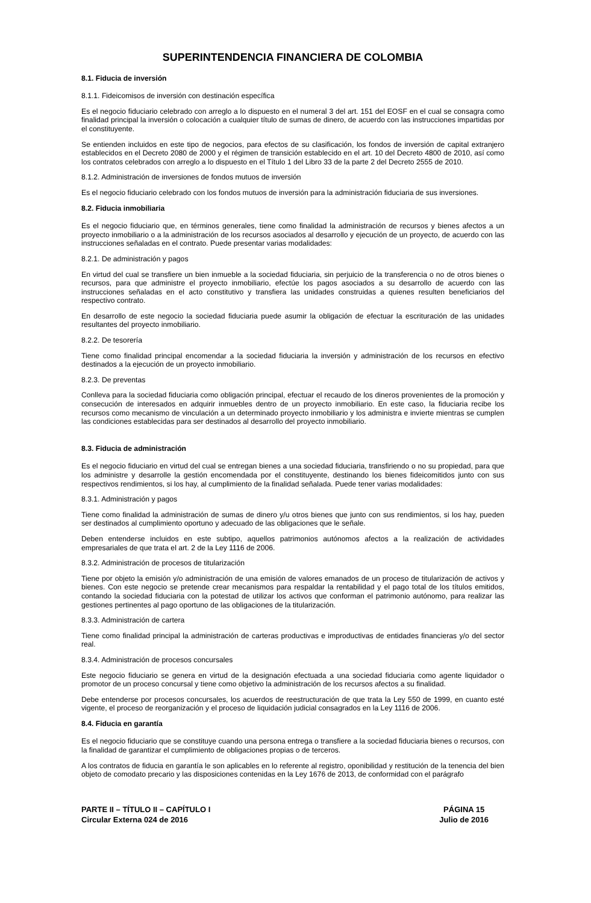SUPERINTENDENCIA FINANCIERA DE COLOMBIA
8.1. Fiducia de inversión
8.1.1. Fideicomisos de inversión con destinación específica
Es el negocio fiduciario celebrado con arreglo a lo dispuesto en el numeral 3 del art. 151 del EOSF en el cual se consagra como finalidad principal la inversión o colocación a cualquier título de sumas de dinero, de acuerdo con las instrucciones impartidas por el constituyente.
Se entienden incluidos en este tipo de negocios, para efectos de su clasificación, los fondos de inversión de capital extranjero establecidos en el Decreto 2080 de 2000 y el régimen de transición establecido en el art. 10 del Decreto 4800 de 2010, así como los contratos celebrados con arreglo a lo dispuesto en el Título 1 del Libro 33 de la parte 2 del Decreto 2555 de 2010.
8.1.2. Administración de inversiones de fondos mutuos de inversión
Es el negocio fiduciario celebrado con los fondos mutuos de inversión para la administración fiduciaria de sus inversiones.
8.2. Fiducia inmobiliaria
Es el negocio fiduciario que, en términos generales, tiene como finalidad la administración de recursos y bienes afectos a un proyecto inmobiliario o a la administración de los recursos asociados al desarrollo y ejecución de un proyecto, de acuerdo con las instrucciones señaladas en el contrato. Puede presentar varias modalidades:
8.2.1. De administración y pagos
En virtud del cual se transfiere un bien inmueble a la sociedad fiduciaria, sin perjuicio de la transferencia o no de otros bienes o recursos, para que administre el proyecto inmobiliario, efectúe los pagos asociados a su desarrollo de acuerdo con las instrucciones señaladas en el acto constitutivo y transfiera las unidades construidas a quienes resulten beneficiarios del respectivo contrato.
En desarrollo de este negocio la sociedad fiduciaria puede asumir la obligación de efectuar la escrituración de las unidades resultantes del proyecto inmobiliario.
8.2.2. De tesorería
Tiene como finalidad principal encomendar a la sociedad fiduciaria la inversión y administración de los recursos en efectivo destinados a la ejecución de un proyecto inmobiliario.
8.2.3. De preventas
Conlleva para la sociedad fiduciaria como obligación principal, efectuar el recaudo de los dineros provenientes de la promoción y consecución de interesados en adquirir inmuebles dentro de un proyecto inmobiliario. En este caso, la fiduciaria recibe los recursos como mecanismo de vinculación a un determinado proyecto inmobiliario y los administra e invierte mientras se cumplen las condiciones establecidas para ser destinados al desarrollo del proyecto inmobiliario.
8.3. Fiducia de administración
Es el negocio fiduciario en virtud del cual se entregan bienes a una sociedad fiduciaria, transfiriendo o no su propiedad, para que los administre y desarrolle la gestión encomendada por el constituyente, destinando los bienes fideicomitidos junto con sus respectivos rendimientos, si los hay, al cumplimiento de la finalidad señalada. Puede tener varias modalidades:
8.3.1. Administración y pagos
Tiene como finalidad la administración de sumas de dinero y/u otros bienes que junto con sus rendimientos, si los hay, pueden ser destinados al cumplimiento oportuno y adecuado de las obligaciones que le señale.
Deben entenderse incluidos en este subtipo, aquellos patrimonios autónomos afectos a la realización de actividades empresariales de que trata el art. 2 de la Ley 1116 de 2006.
8.3.2. Administración de procesos de titularización
Tiene por objeto la emisión y/o administración de una emisión de valores emanados de un proceso de titularización de activos y bienes. Con este negocio se pretende crear mecanismos para respaldar la rentabilidad y el pago total de los títulos emitidos, contando la sociedad fiduciaria con la potestad de utilizar los activos que conforman el patrimonio autónomo, para realizar las gestiones pertinentes al pago oportuno de las obligaciones de la titularización.
8.3.3. Administración de cartera
Tiene como finalidad principal la administración de carteras productivas e improductivas de entidades financieras y/o del sector real.
8.3.4. Administración de procesos concursales
Este negocio fiduciario se genera en virtud de la designación efectuada a una sociedad fiduciaria como agente liquidador o promotor de un proceso concursal y tiene como objetivo la administración de los recursos afectos a su finalidad.
Debe entenderse por procesos concursales, los acuerdos de reestructuración de que trata la Ley 550 de 1999, en cuanto esté vigente, el proceso de reorganización y el proceso de liquidación judicial consagrados en la Ley 1116 de 2006.
8.4. Fiducia en garantía
Es el negocio fiduciario que se constituye cuando una persona entrega o transfiere a la sociedad fiduciaria bienes o recursos, con la finalidad de garantizar el cumplimiento de obligaciones propias o de terceros.
A los contratos de fiducia en garantía le son aplicables en lo referente al registro, oponibilidad y restitución de la tenencia del bien objeto de comodato precario y las disposiciones contenidas en la Ley 1676 de 2013, de conformidad con el parágrafo
PARTE II – TÍTULO II – CAPÍTULO I
Circular Externa 024 de 2016
PÁGINA 15
Julio de 2016